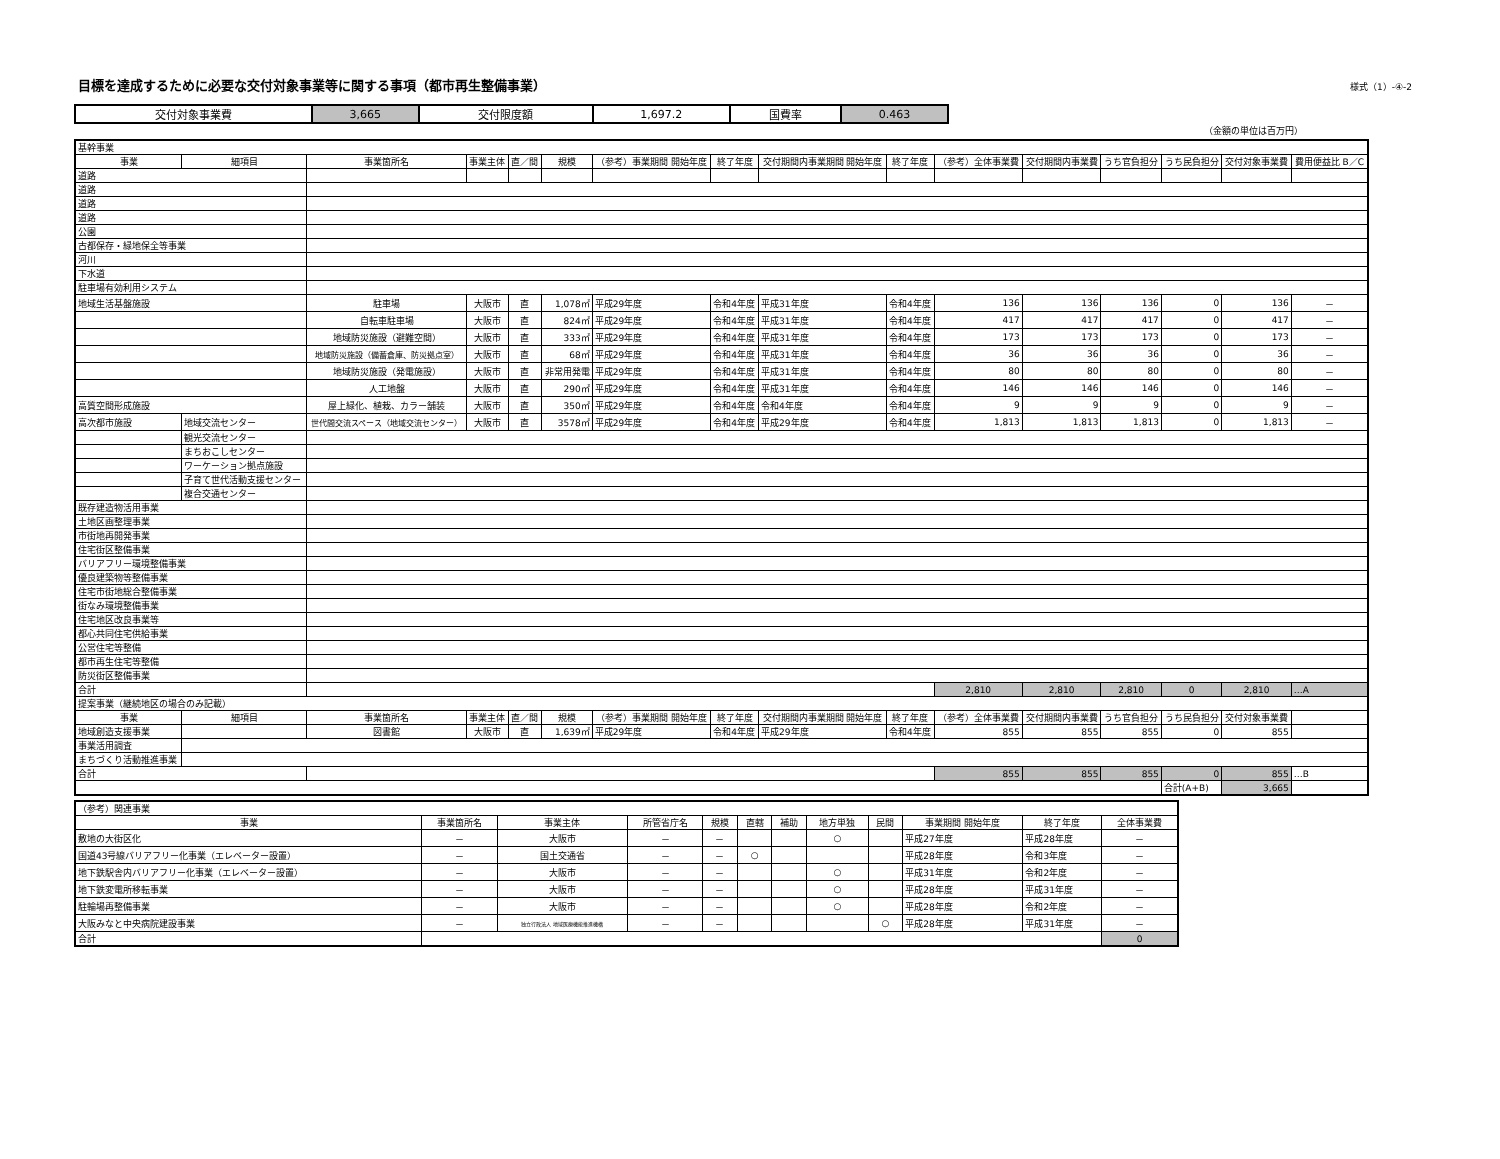目標を達成するために必要な交付対象事業等に関する事項（都市再生整備事業）
様式（1）-④-2
| 交付対象事業費 | 3,665 | 交付限度額 | 1,697.2 | 国費率 | 0.463 |
（金額の単位は百万円）
| 基幹事業 | | | | | | | | | | | | | | | |
| 事業 | 細項目 | 事業箇所名 | 事業主体 | 直／間 | 規模 | （参考）事業期間 開始年度 | 終了年度 | 交付期間内事業期間 開始年度 | 終了年度 | （参考）全体事業費 | 交付期間内事業費 | うち官負担分 | うち民負担分 | 交付対象事業費 | 費用便益比 B／C |
| 道路 | | | | | | | | | | | | | | | |
| 道路 | | | | | | | | | | | | | | | |
| 道路 | | | | | | | | | | | | | | | |
| 道路 | | | | | | | | | | | | | | | |
| 公園 | | | | | | | | | | | | | | | |
| 古都保存・緑地保全等事業 | | | | | | | | | | | | | | | |
| 河川 | | | | | | | | | | | | | | | |
| 下水道 | | | | | | | | | | | | | | | |
| 駐車場有効利用システム | | | | | | | | | | | | | | | |
| 地域生活基盤施設 | | 駐車場 | 大阪市 | 直 | 1,078㎡ | 平成29年度 | 令和4年度 | 平成31年度 | 令和4年度 | 136 | 136 | 136 | 0 | 136 | － |
| | | 自転車駐車場 | 大阪市 | 直 | 824㎡ | 平成29年度 | 令和4年度 | 平成31年度 | 令和4年度 | 417 | 417 | 417 | 0 | 417 | － |
| | | 地域防災施設（避難空間） | 大阪市 | 直 | 333㎡ | 平成29年度 | 令和4年度 | 平成31年度 | 令和4年度 | 173 | 173 | 173 | 0 | 173 | － |
| | | 地域防災施設（備蓄倉庫、防災拠点室） | 大阪市 | 直 | 68㎡ | 平成29年度 | 令和4年度 | 平成31年度 | 令和4年度 | 36 | 36 | 36 | 0 | 36 | － |
| | | 地域防災施設（発電施設） | 大阪市 | 直 | 非常用発電 | 平成29年度 | 令和4年度 | 平成31年度 | 令和4年度 | 80 | 80 | 80 | 0 | 80 | － |
| | | 人工地盤 | 大阪市 | 直 | 290㎡ | 平成29年度 | 令和4年度 | 平成31年度 | 令和4年度 | 146 | 146 | 146 | 0 | 146 | － |
| 高質空間形成施設 | | 屋上緑化、植栽、カラー舗装 | 大阪市 | 直 | 350㎡ | 平成29年度 | 令和4年度 | 令和4年度 | 令和4年度 | 9 | 9 | 9 | 0 | 9 | － |
| 高次都市施設 | 地域交流センター | 世代間交流スペース（地域交流センター） | 大阪市 | 直 | 3578㎡ | 平成29年度 | 令和4年度 | 平成29年度 | 令和4年度 | 1,813 | 1,813 | 1,813 | 0 | 1,813 | － |
| | 観光交流センター | | | | | | | | | | | | | | |
| | まちおこしセンター | | | | | | | | | | | | | | |
| | ワーケーション拠点施設 | | | | | | | | | | | | | | |
| | 子育て世代活動支援センター | | | | | | | | | | | | | | |
| | 複合交通センター | | | | | | | | | | | | | | |
| 既存建造物活用事業 | | | | | | | | | | | | | | | |
| 土地区画整理事業 | | | | | | | | | | | | | | | |
| 市街地再開発事業 | | | | | | | | | | | | | | | |
| 住宅街区整備事業 | | | | | | | | | | | | | | | |
| バリアフリー環境整備事業 | | | | | | | | | | | | | | | |
| 優良建築物等整備事業 | | | | | | | | | | | | | | | |
| 住宅市街地総合整備事業 | | | | | | | | | | | | | | | |
| 街なみ環境整備事業 | | | | | | | | | | | | | | | |
| 住宅地区改良事業等 | | | | | | | | | | | | | | | |
| 都心共同住宅供給事業 | | | | | | | | | | | | | | | |
| 公営住宅等整備 | | | | | | | | | | | | | | | |
| 都市再生住宅等整備 | | | | | | | | | | | | | | | |
| 防災街区整備事業 | | | | | | | | | | | | | | | |
| 合計 | | | | | | | | | | 2,810 | 2,810 | 2,810 | 0 | 2,810 | …A |
| 提案事業（継続地区の場合のみ記載） | | | | | | | | | | | | | | | |
| 事業 | 細項目 | 事業箇所名 | 事業主体 | 直／間 | 規模 | （参考）事業期間 開始年度 | 終了年度 | 交付期間内事業期間 開始年度 | 終了年度 | （参考）全体事業費 | 交付期間内事業費 | うち官負担分 | うち民負担分 | 交付対象事業費 | |
| 地域創造支援事業 | | 図書館 | 大阪市 | 直 | 1,639㎡ | 平成29年度 | 令和4年度 | 平成29年度 | 令和4年度 | 855 | 855 | 855 | 0 | 855 | |
| 事業活用調査 | | | | | | | | | | | | | | | |
| まちづくり活動推進事業 | | | | | | | | | | | | | | | |
| 合計 | | | | | | | | | | 855 | 855 | 855 | 0 | 855 | …B |
| | | | | | | | | | | | | | 合計(A+B) | 3,665 | |
| （参考）関連事業 | | | | | | | | | | | |
| 事業 | 事業箇所名 | 事業主体 | 所管省庁名 | 規模 | 直轄 | 補助 | 地方単独 | 民間 | 事業期間 開始年度 | 終了年度 | 全体事業費 |
| 敷地の大街区化 | － | 大阪市 | － | － | | | ○ | | 平成27年度 | 平成28年度 | － |
| 国道43号線バリアフリー化事業（エレベーター設置） | － | 国土交通省 | － | － | ○ | | | | 平成28年度 | 令和3年度 | － |
| 地下鉄駅舎内バリアフリー化事業（エレベーター設置） | － | 大阪市 | － | － | | | ○ | | 平成31年度 | 令和2年度 | － |
| 地下鉄変電所移転事業 | － | 大阪市 | － | － | | | ○ | | 平成28年度 | 平成31年度 | － |
| 駐輪場再整備事業 | － | 大阪市 | － | － | | | ○ | | 平成28年度 | 令和2年度 | － |
| 大阪みなと中央病院建設事業 | － | 独立行政法人 地域医療機能推進機構 | － | － | | | | ○ | 平成28年度 | 平成31年度 | － |
| 合計 | | | | | | | | | | | 0 |